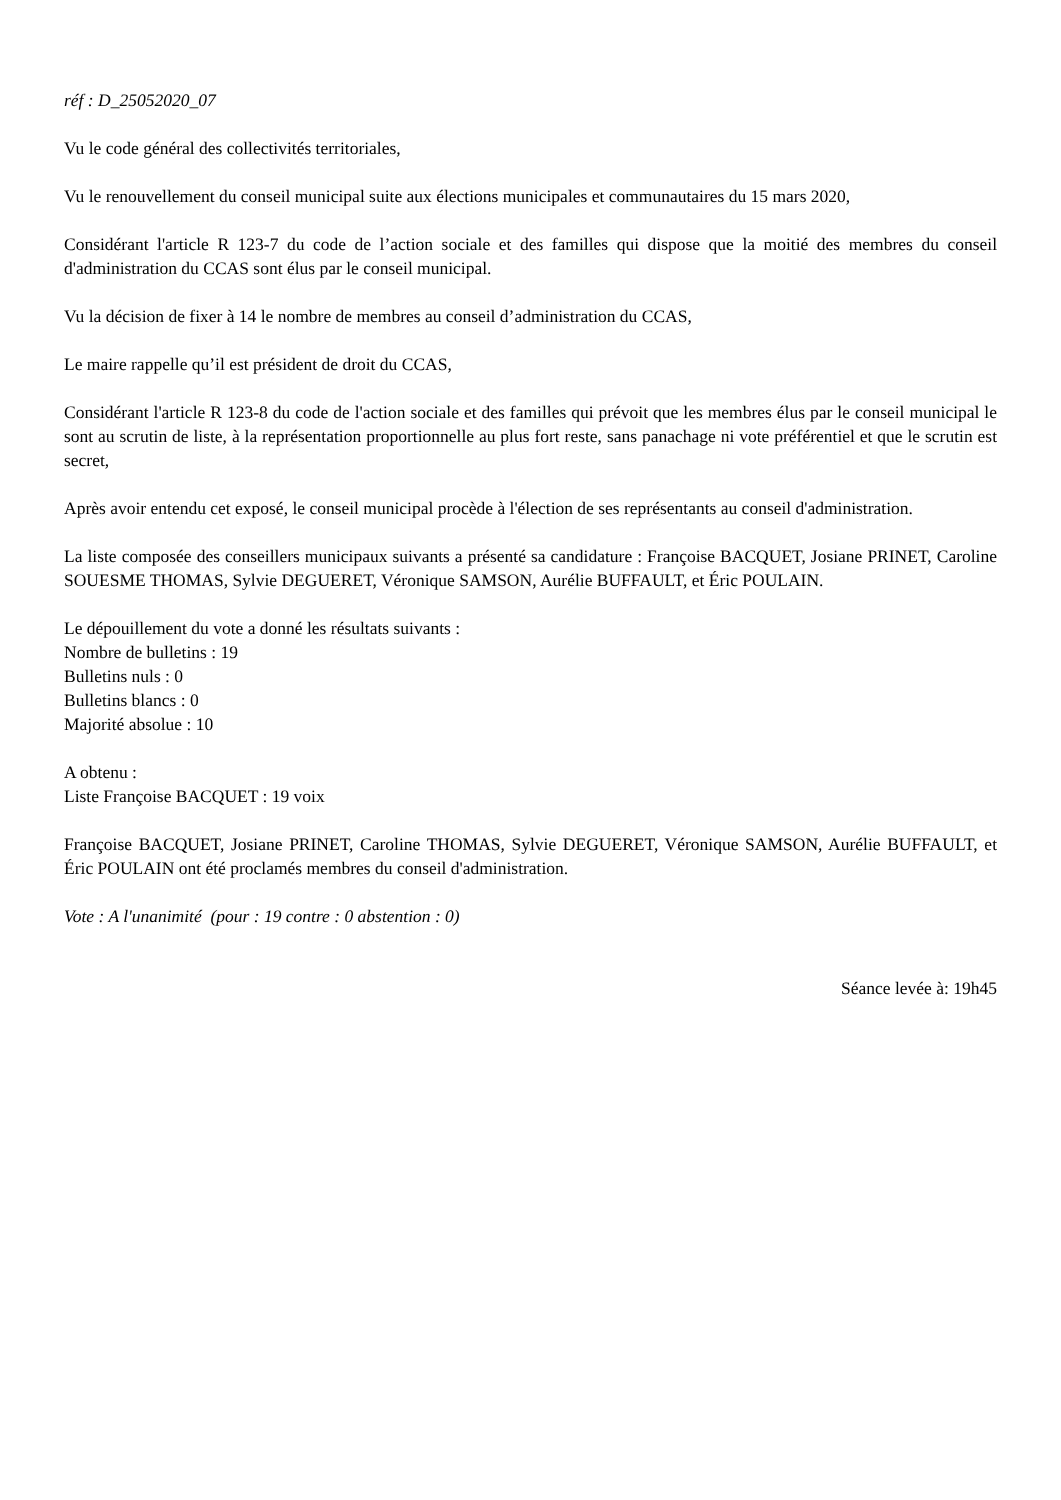réf : D_25052020_07
Vu le code général des collectivités territoriales,
Vu le renouvellement du conseil municipal suite aux élections municipales et communautaires du 15 mars 2020,
Considérant l'article R 123-7 du code de l’action sociale et des familles qui dispose que la moitié des membres du conseil d'administration du CCAS sont élus par le conseil municipal.
Vu la décision de fixer à 14 le nombre de membres au conseil d’administration du CCAS,
Le maire rappelle qu’il est président de droit du CCAS,
Considérant l'article R 123-8 du code de l'action sociale et des familles qui prévoit que les membres élus par le conseil municipal le sont au scrutin de liste, à la représentation proportionnelle au plus fort reste, sans panachage ni vote préférentiel et que le scrutin est secret,
Après avoir entendu cet exposé, le conseil municipal procède à l'élection de ses représentants au conseil d'administration.
La liste composée des conseillers municipaux suivants a présenté sa candidature : Françoise BACQUET, Josiane PRINET, Caroline SOUESME THOMAS, Sylvie DEGUERET, Véronique SAMSON, Aurélie BUFFAULT, et Éric POULAIN.
Le dépouillement du vote a donné les résultats suivants :
Nombre de bulletins : 19
Bulletins nuls : 0
Bulletins blancs : 0
Majorité absolue : 10
A obtenu :
Liste Françoise BACQUET : 19 voix
Françoise BACQUET, Josiane PRINET, Caroline THOMAS, Sylvie DEGUERET, Véronique SAMSON, Aurélie BUFFAULT, et Éric POULAIN ont été proclamés membres du conseil d'administration.
Vote : A l'unanimité (pour : 19 contre : 0 abstention : 0)
Séance levée à: 19h45